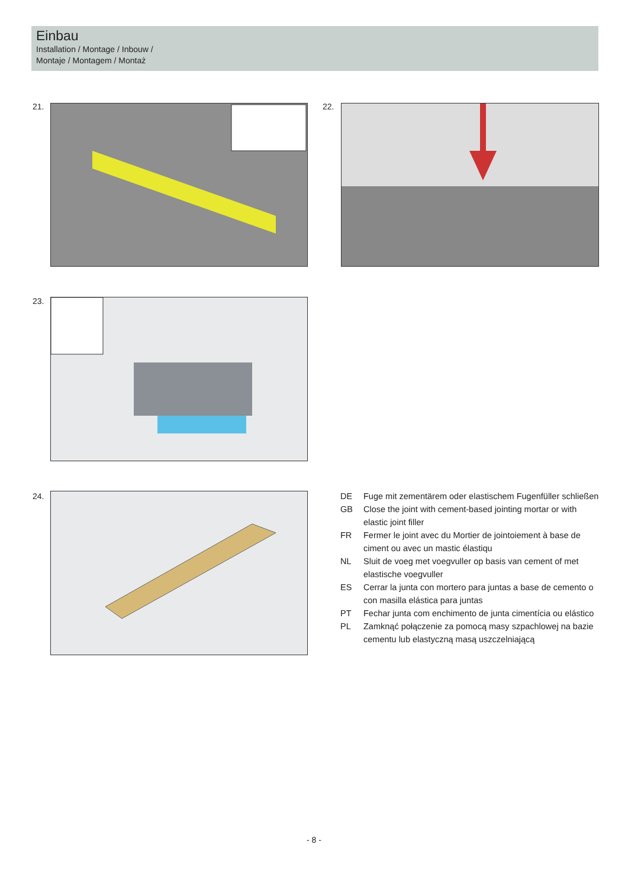Einbau
Installation / Montage / Inbouw /
Montaje / Montagem / Montaż
21. 22.
23.
24.
DE Fuge mit zementärem oder elastischem Fugenfüller schließen
GB Close the joint with cement-based jointing mortar or with elastic joint filler
FR Fermer le joint avec du Mortier de jointoiement à base de ciment ou avec un mastic élastiqu
NL Sluit de voeg met voegvuller op basis van cement of met elastische voegvuller
ES Cerrar la junta con mortero para juntas a base de cemento o con masilla elástica para juntas
PT Fechar junta com enchimento de junta cimentícia ou elástico
PL Zamknąć połączenie za pomocą masy szpachlowej na bazie cementu lub elastyczną masą uszczelniającą
- 8 -